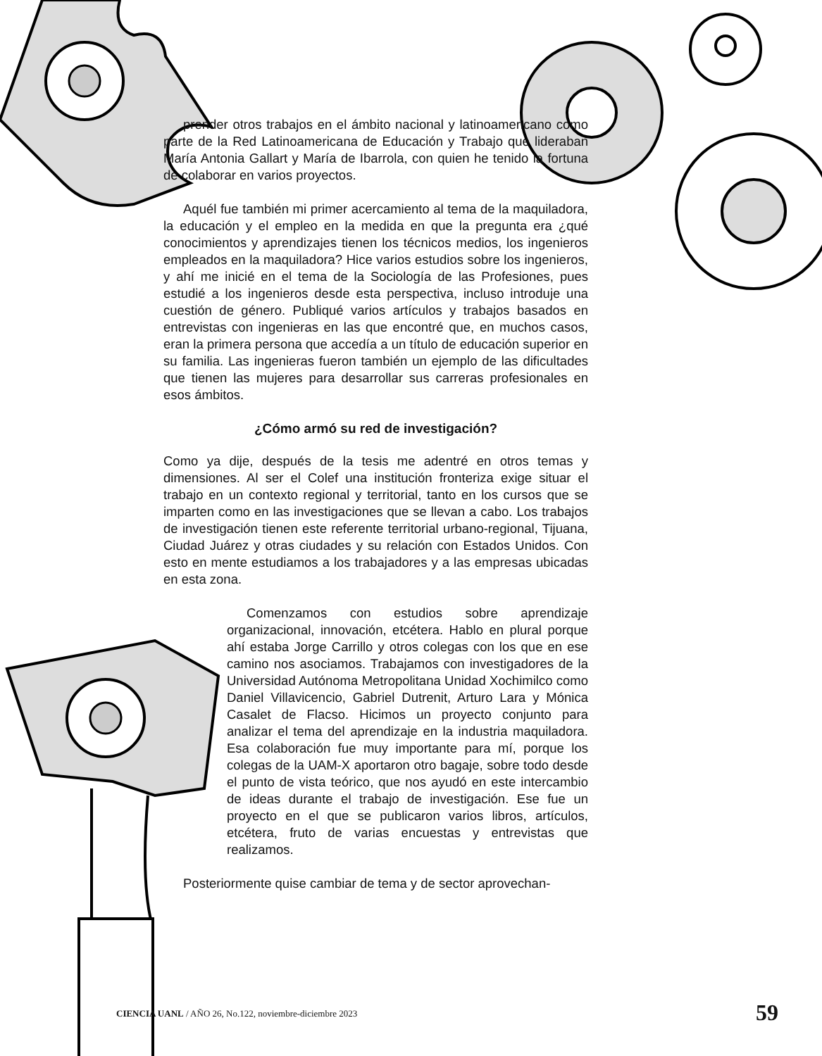prender otros trabajos en el ámbito nacional y latinoamericano como parte de la Red Latinoamericana de Educación y Trabajo que lideraban María Antonia Gallart y María de Ibarrola, con quien he tenido la fortuna de colaborar en varios proyectos.
Aquél fue también mi primer acercamiento al tema de la maquiladora, la educación y el empleo en la medida en que la pregunta era ¿qué conocimientos y aprendizajes tienen los técnicos medios, los ingenieros empleados en la maquiladora? Hice varios estudios sobre los ingenieros, y ahí me inicié en el tema de la Sociología de las Profesiones, pues estudié a los ingenieros desde esta perspectiva, incluso introduje una cuestión de género. Publiqué varios artículos y trabajos basados en entrevistas con ingenieras en las que encontré que, en muchos casos, eran la primera persona que accedía a un título de educación superior en su familia. Las ingenieras fueron también un ejemplo de las dificultades que tienen las mujeres para desarrollar sus carreras profesionales en esos ámbitos.
¿Cómo armó su red de investigación?
Como ya dije, después de la tesis me adentré en otros temas y dimensiones. Al ser el Colef una institución fronteriza exige situar el trabajo en un contexto regional y territorial, tanto en los cursos que se imparten como en las investigaciones que se llevan a cabo. Los trabajos de investigación tienen este referente territorial urbano-regional, Tijuana, Ciudad Juárez y otras ciudades y su relación con Estados Unidos. Con esto en mente estudiamos a los trabajadores y a las empresas ubicadas en esta zona.
Comenzamos con estudios sobre aprendizaje organizacional, innovación, etcétera. Hablo en plural porque ahí estaba Jorge Carrillo y otros colegas con los que en ese camino nos asociamos. Trabajamos con investigadores de la Universidad Autónoma Metropolitana Unidad Xochimilco como Daniel Villavicencio, Gabriel Dutrenit, Arturo Lara y Mónica Casalet de Flacso. Hicimos un proyecto conjunto para analizar el tema del aprendizaje en la industria maquiladora. Esa colaboración fue muy importante para mí, porque los colegas de la UAM-X aportaron otro bagaje, sobre todo desde el punto de vista teórico, que nos ayudó en este intercambio de ideas durante el trabajo de investigación. Ese fue un proyecto en el que se publicaron varios libros, artículos, etcétera, fruto de varias encuestas y entrevistas que realizamos.
Posteriormente quise cambiar de tema y de sector aprovechan-
CIENCIA UANL / AÑO 26, No.122, noviembre-diciembre 2023
59